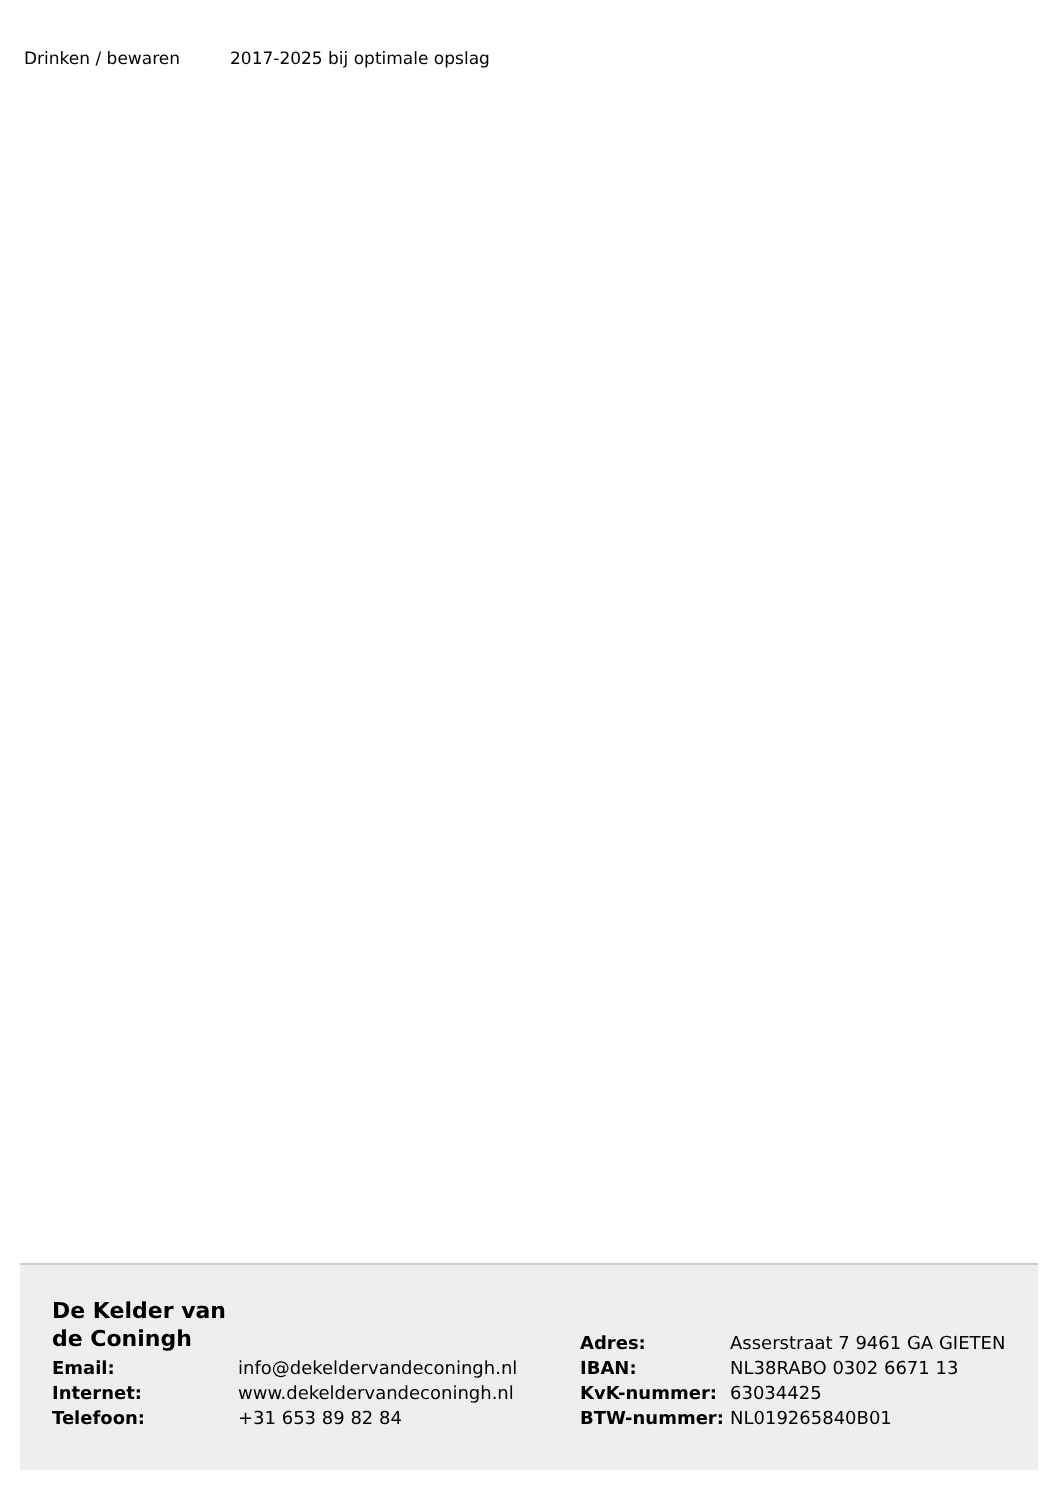| Drinken / bewaren | 2017-2025 bij optimale opslag |
| De Kelder van de Coningh | | Adres: | Asserstraat 7 9461 GA GIETEN |
| Email: | info@dekeldervandeconingh.nl | IBAN: | NL38RABO 0302 6671 13 |
| Internet: | www.dekeldervandeconingh.nl | KvK-nummer: | 63034425 |
| Telefoon: | +31 653 89 82 84 | BTW-nummer: | NL019265840B01 |